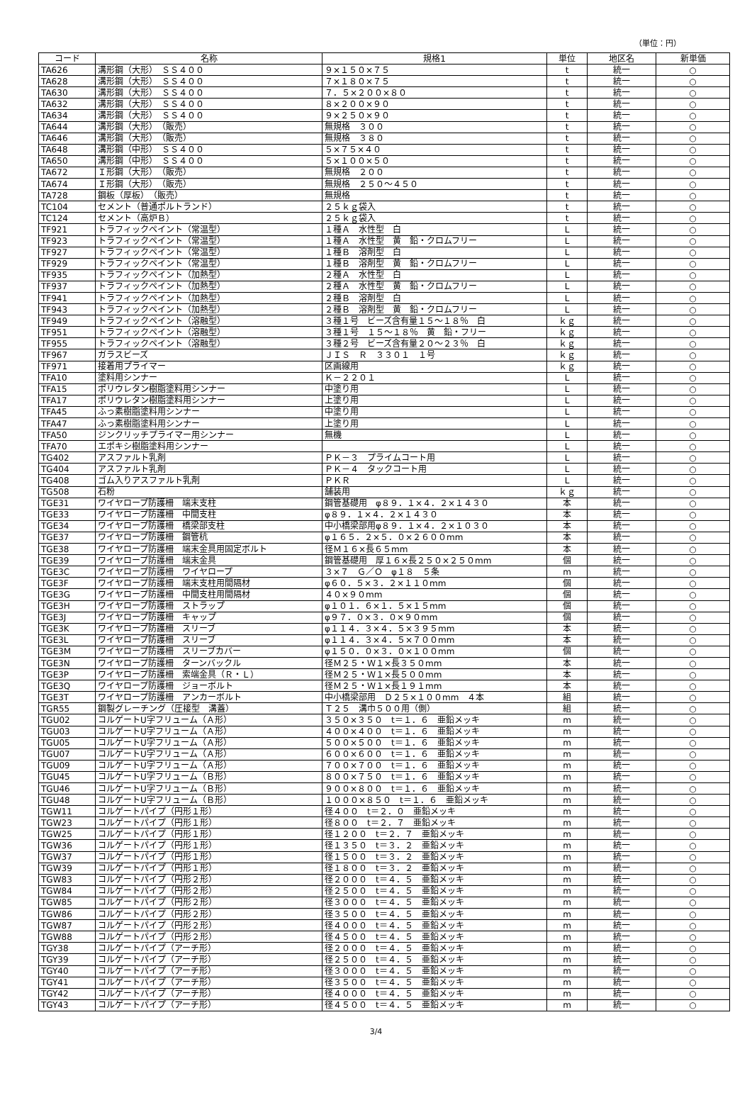（単位：円）
| コード | 名称 | 規格1 | 単位 | 地区名 | 新単価 |
| --- | --- | --- | --- | --- | --- |
| TA626 | 溝形鋼（大形） ＳＳ４００ | ９×１５０×７５ | t | 統一 | ○ |
| TA628 | 溝形鋼（大形） ＳＳ４００ | ７×１８０×７５ | t | 統一 | ○ |
| TA630 | 溝形鋼（大形） ＳＳ４００ | ７．５×２００×８０ | t | 統一 | ○ |
| TA632 | 溝形鋼（大形） ＳＳ４００ | ８×２００×９０ | t | 統一 | ○ |
| TA634 | 溝形鋼（大形） ＳＳ４００ | ９×２５０×９０ | t | 統一 | ○ |
| TA644 | 溝形鋼（大形） （販売） | 無規格 ３００ | t | 統一 | ○ |
| TA646 | 溝形鋼（大形） （販売） | 無規格 ３８０ | t | 統一 | ○ |
| TA648 | 溝形鋼（中形） ＳＳ４００ | ５×７５×４０ | t | 統一 | ○ |
| TA650 | 溝形鋼（中形） ＳＳ４００ | ５×１００×５０ | t | 統一 | ○ |
| TA672 | Ｉ形鋼（大形） （販売） | 無規格 ２００ | t | 統一 | ○ |
| TA674 | Ｉ形鋼（大形） （販売） | 無規格 ２５０～４５０ | t | 統一 | ○ |
| TA728 | 鋼板（厚板） （販売） | 無規格 | t | 統一 | ○ |
| TC104 | セメント（普通ポルトランド） | ２５ｋｇ袋入 | t | 統一 | ○ |
| TC124 | セメント（高炉Ｂ） | ２５ｋｇ袋入 | t | 統一 | ○ |
| TF921 | トラフィックペイント（常温型） | １種Ａ 水性型 白 | L | 統一 | ○ |
| TF923 | トラフィックペイント（常温型） | １種Ａ 水性型 黄 鉛・クロムフリー | L | 統一 | ○ |
| TF927 | トラフィックペイント（常温型） | １種Ｂ 溶剤型 白 | L | 統一 | ○ |
| TF929 | トラフィックペイント（常温型） | １種Ｂ 溶剤型 黄 鉛・クロムフリー | L | 統一 | ○ |
| TF935 | トラフィックペイント（加熱型） | ２種Ａ 水性型 白 | L | 統一 | ○ |
| TF937 | トラフィックペイント（加熱型） | ２種Ａ 水性型 黄 鉛・クロムフリー | L | 統一 | ○ |
| TF941 | トラフィックペイント（加熱型） | ２種Ｂ 溶剤型 白 | L | 統一 | ○ |
| TF943 | トラフィックペイント（加熱型） | ２種Ｂ 溶剤型 黄 鉛・クロムフリー | L | 統一 | ○ |
| TF949 | トラフィックペイント（溶融型） | ３種１号 ビーズ含有量１５～１８％ 白 | ｋｇ | 統一 | ○ |
| TF951 | トラフィックペイント（溶融型） | ３種１号 １５～１８％ 黄 鉛・フリー | ｋｇ | 統一 | ○ |
| TF955 | トラフィックペイント（溶融型） | ３種２号 ビーズ含有量２０～２３％ 白 | ｋｇ | 統一 | ○ |
| TF967 | ガラスビーズ | ＪＩＳ Ｒ ３３０１ １号 | ｋｇ | 統一 | ○ |
| TF971 | 接着用プライマー | 区画線用 | ｋｇ | 統一 | ○ |
| TFA10 | 塗料用シンナー | Ｋ－２２０１ | L | 統一 | ○ |
| TFA15 | ポリウレタン樹脂塗料用シンナー | 中塗り用 | L | 統一 | ○ |
| TFA17 | ポリウレタン樹脂塗料用シンナー | 上塗り用 | L | 統一 | ○ |
| TFA45 | ふっ素樹脂塗料用シンナー | 中塗り用 | L | 統一 | ○ |
| TFA47 | ふっ素樹脂塗料用シンナー | 上塗り用 | L | 統一 | ○ |
| TFA50 | ジンクリッチプライマー用シンナー | 無機 | L | 統一 | ○ |
| TFA70 | エポキシ樹脂塗料用シンナー | | L | 統一 | ○ |
| TG402 | アスファルト乳剤 | ＰＫ－３ プライムコート用 | L | 統一 | ○ |
| TG404 | アスファルト乳剤 | ＰＫ－４ タックコート用 | L | 統一 | ○ |
| TG408 | ゴム入りアスファルト乳剤 | ＰＫＲ | L | 統一 | ○ |
| TG508 | 石粉 | 舗装用 | ｋｇ | 統一 | ○ |
| TGE31 | ワイヤロープ防護柵 端末支柱 | 鋼管基礎用 φ８９．１×４．２×１４３０ | 本 | 統一 | ○ |
| TGE33 | ワイヤロープ防護柵 中間支柱 | φ８９．１×４．２×１４３０ | 本 | 統一 | ○ |
| TGE34 | ワイヤロープ防護柵 橋梁部支柱 | 中小橋梁部用φ８９．１×４．２×１０３０ | 本 | 統一 | ○ |
| TGE37 | ワイヤロープ防護柵 鋼管杭 | φ１６５．２×５．０×２６００mm | 本 | 統一 | ○ |
| TGE38 | ワイヤロープ防護柵 端末金具用固定ボルト | 径Ｍ１６×長６５mm | 本 | 統一 | ○ |
| TGE39 | ワイヤロープ防護柵 端末金具 | 鋼管基礎用 厚１６×長２５０×２５０mm | 個 | 統一 | ○ |
| TGE3C | ワイヤロープ防護柵 ワイヤロープ | ３×７ Ｇ／Ｏ φ１８ ５条 | m | 統一 | ○ |
| TGE3F | ワイヤロープ防護柵 端末支柱用間隔材 | φ６０．５×３．２×１１０mm | 個 | 統一 | ○ |
| TGE3G | ワイヤロープ防護柵 中間支柱用間隔材 | ４０×９０mm | 個 | 統一 | ○ |
| TGE3H | ワイヤロープ防護柵 ストラップ | φ１０１．６×１．５×１５mm | 個 | 統一 | ○ |
| TGE3J | ワイヤロープ防護柵 キャップ | φ９７．０×３．０×９０mm | 個 | 統一 | ○ |
| TGE3K | ワイヤロープ防護柵 スリーブ | φ１１４．３×４．５×３９５mm | 本 | 統一 | ○ |
| TGE3L | ワイヤロープ防護柵 スリーブ | φ１１４．３×４．５×７００mm | 本 | 統一 | ○ |
| TGE3M | ワイヤロープ防護柵 スリーブカバー | φ１５０．０×３．０×１００mm | 個 | 統一 | ○ |
| TGE3N | ワイヤロープ防護柵 ターンバックル | 径Ｍ２５・Ｗ１×長３５０mm | 本 | 統一 | ○ |
| TGE3P | ワイヤロープ防護柵 索端金具（Ｒ・Ｌ） | 径Ｍ２５・Ｗ１×長５００mm | 本 | 統一 | ○ |
| TGE3Q | ワイヤロープ防護柵 ジョーボルト | 径Ｍ２５・Ｗ１×長１９１mm | 本 | 統一 | ○ |
| TGE3T | ワイヤロープ防護柵 アンカーボルト | 中小橋梁部用 Ｄ２５×１００mm ４本 | 組 | 統一 | ○ |
| TGR55 | 鋼製グレーチング（圧接型 溝蓋） | Ｔ２５ 溝巾５００用（側） | 組 | 統一 | ○ |
| TGU02 | コルゲートU字フリューム（Ａ形） | ３５０×３５０ t＝１．６ 亜鉛メッキ | m | 統一 | ○ |
| TGU03 | コルゲートU字フリューム（Ａ形） | ４００×４００ t＝１．６ 亜鉛メッキ | m | 統一 | ○ |
| TGU05 | コルゲートU字フリューム（Ａ形） | ５００×５００ t＝１．６ 亜鉛メッキ | m | 統一 | ○ |
| TGU07 | コルゲートU字フリューム（Ａ形） | ６００×６００ t＝１．６ 亜鉛メッキ | m | 統一 | ○ |
| TGU09 | コルゲートU字フリューム（Ａ形） | ７００×７００ t＝１．６ 亜鉛メッキ | m | 統一 | ○ |
| TGU45 | コルゲートU字フリューム（Ｂ形） | ８００×７５０ t＝１．６ 亜鉛メッキ | m | 統一 | ○ |
| TGU46 | コルゲートU字フリューム（Ｂ形） | ９００×８００ t＝１．６ 亜鉛メッキ | m | 統一 | ○ |
| TGU48 | コルゲートU字フリューム（Ｂ形） | １０００×８５０ t＝１．６ 亜鉛メッキ | m | 統一 | ○ |
| TGW11 | コルゲートパイプ（円形１形） | 径４００ t＝２．０ 亜鉛メッキ | m | 統一 | ○ |
| TGW23 | コルゲートパイプ（円形１形） | 径８００ t＝２．７ 亜鉛メッキ | m | 統一 | ○ |
| TGW25 | コルゲートパイプ（円形１形） | 径１２００ t＝２．７ 亜鉛メッキ | m | 統一 | ○ |
| TGW36 | コルゲートパイプ（円形１形） | 径１３５０ t＝３．２ 亜鉛メッキ | m | 統一 | ○ |
| TGW37 | コルゲートパイプ（円形１形） | 径１５００ t＝３．２ 亜鉛メッキ | m | 統一 | ○ |
| TGW39 | コルゲートパイプ（円形１形） | 径１８００ t＝３．２ 亜鉛メッキ | m | 統一 | ○ |
| TGW83 | コルゲートパイプ（円形２形） | 径２０００ t＝４．５ 亜鉛メッキ | m | 統一 | ○ |
| TGW84 | コルゲートパイプ（円形２形） | 径２５００ t＝４．５ 亜鉛メッキ | m | 統一 | ○ |
| TGW85 | コルゲートパイプ（円形２形） | 径３０００ t＝４．５ 亜鉛メッキ | m | 統一 | ○ |
| TGW86 | コルゲートパイプ（円形２形） | 径３５００ t＝４．５ 亜鉛メッキ | m | 統一 | ○ |
| TGW87 | コルゲートパイプ（円形２形） | 径４０００ t＝４．５ 亜鉛メッキ | m | 統一 | ○ |
| TGW88 | コルゲートパイプ（円形２形） | 径４５００ t＝４．５ 亜鉛メッキ | m | 統一 | ○ |
| TGY38 | コルゲートパイプ（アーチ形） | 径２０００ t＝４．５ 亜鉛メッキ | m | 統一 | ○ |
| TGY39 | コルゲートパイプ（アーチ形） | 径２５００ t＝４．５ 亜鉛メッキ | m | 統一 | ○ |
| TGY40 | コルゲートパイプ（アーチ形） | 径３０００ t＝４．５ 亜鉛メッキ | m | 統一 | ○ |
| TGY41 | コルゲートパイプ（アーチ形） | 径３５００ t＝４．５ 亜鉛メッキ | m | 統一 | ○ |
| TGY42 | コルゲートパイプ（アーチ形） | 径４０００ t＝４．５ 亜鉛メッキ | m | 統一 | ○ |
| TGY43 | コルゲートパイプ（アーチ形） | 径４５００ t＝４．５ 亜鉛メッキ | m | 統一 | ○ |
3/4